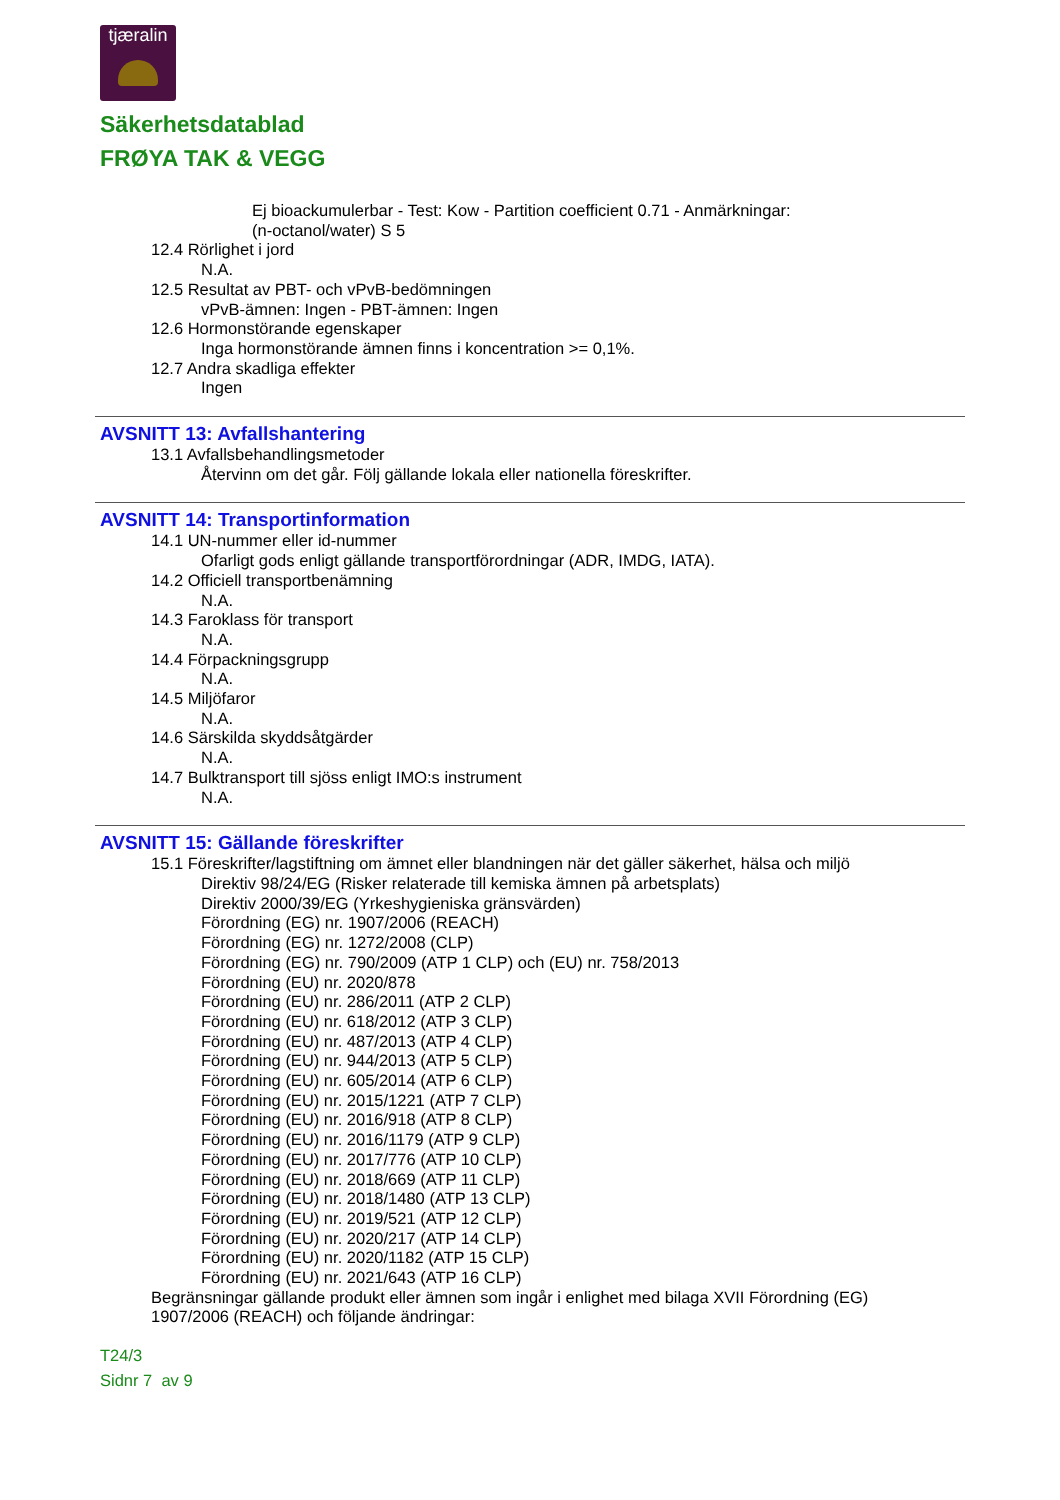tjæralin
Säkerhetsdatablad
FRØYA TAK & VEGG
Ej bioackumulerbar - Test: Kow - Partition coefficient 0.71 - Anmärkningar:
(n-octanol/water) S 5
12.4 Rörlighet i jord
N.A.
12.5 Resultat av PBT- och vPvB-bedömningen
vPvB-ämnen: Ingen - PBT-ämnen: Ingen
12.6 Hormonstörande egenskaper
Inga hormonstörande ämnen finns i koncentration >= 0,1%.
12.7 Andra skadliga effekter
Ingen
AVSNITT 13: Avfallshantering
13.1 Avfallsbehandlingsmetoder
Återvinn om det går. Följ gällande lokala eller nationella föreskrifter.
AVSNITT 14: Transportinformation
14.1 UN-nummer eller id-nummer
Ofarligt gods enligt gällande transportförordningar (ADR, IMDG, IATA).
14.2 Officiell transportbenämning
N.A.
14.3 Faroklass för transport
N.A.
14.4 Förpackningsgrupp
N.A.
14.5 Miljöfaror
N.A.
14.6 Särskilda skyddsåtgärder
N.A.
14.7 Bulktransport till sjöss enligt IMO:s instrument
N.A.
AVSNITT 15: Gällande föreskrifter
15.1 Föreskrifter/lagstiftning om ämnet eller blandningen när det gäller säkerhet, hälsa och miljö
Direktiv 98/24/EG (Risker relaterade till kemiska ämnen på arbetsplats)
Direktiv 2000/39/EG (Yrkeshygieniska gränsvärden)
Förordning (EG) nr. 1907/2006 (REACH)
Förordning (EG) nr. 1272/2008 (CLP)
Förordning (EG) nr. 790/2009 (ATP 1 CLP) och (EU) nr. 758/2013
Förordning (EU) nr. 2020/878
Förordning (EU) nr. 286/2011 (ATP 2 CLP)
Förordning (EU) nr. 618/2012 (ATP 3 CLP)
Förordning (EU) nr. 487/2013 (ATP 4 CLP)
Förordning (EU) nr. 944/2013 (ATP 5 CLP)
Förordning (EU) nr. 605/2014 (ATP 6 CLP)
Förordning (EU) nr. 2015/1221 (ATP 7 CLP)
Förordning (EU) nr. 2016/918 (ATP 8 CLP)
Förordning (EU) nr. 2016/1179 (ATP 9 CLP)
Förordning (EU) nr. 2017/776 (ATP 10 CLP)
Förordning (EU) nr. 2018/669 (ATP 11 CLP)
Förordning (EU) nr. 2018/1480 (ATP 13 CLP)
Förordning (EU) nr. 2019/521 (ATP 12 CLP)
Förordning (EU) nr. 2020/217 (ATP 14 CLP)
Förordning (EU) nr. 2020/1182 (ATP 15 CLP)
Förordning (EU) nr. 2021/643 (ATP 16 CLP)
Begränsningar gällande produkt eller ämnen som ingår i enlighet med bilaga XVII Förordning (EG)
1907/2006 (REACH) och följande ändringar:
T24/3
Sidnr 7 av 9